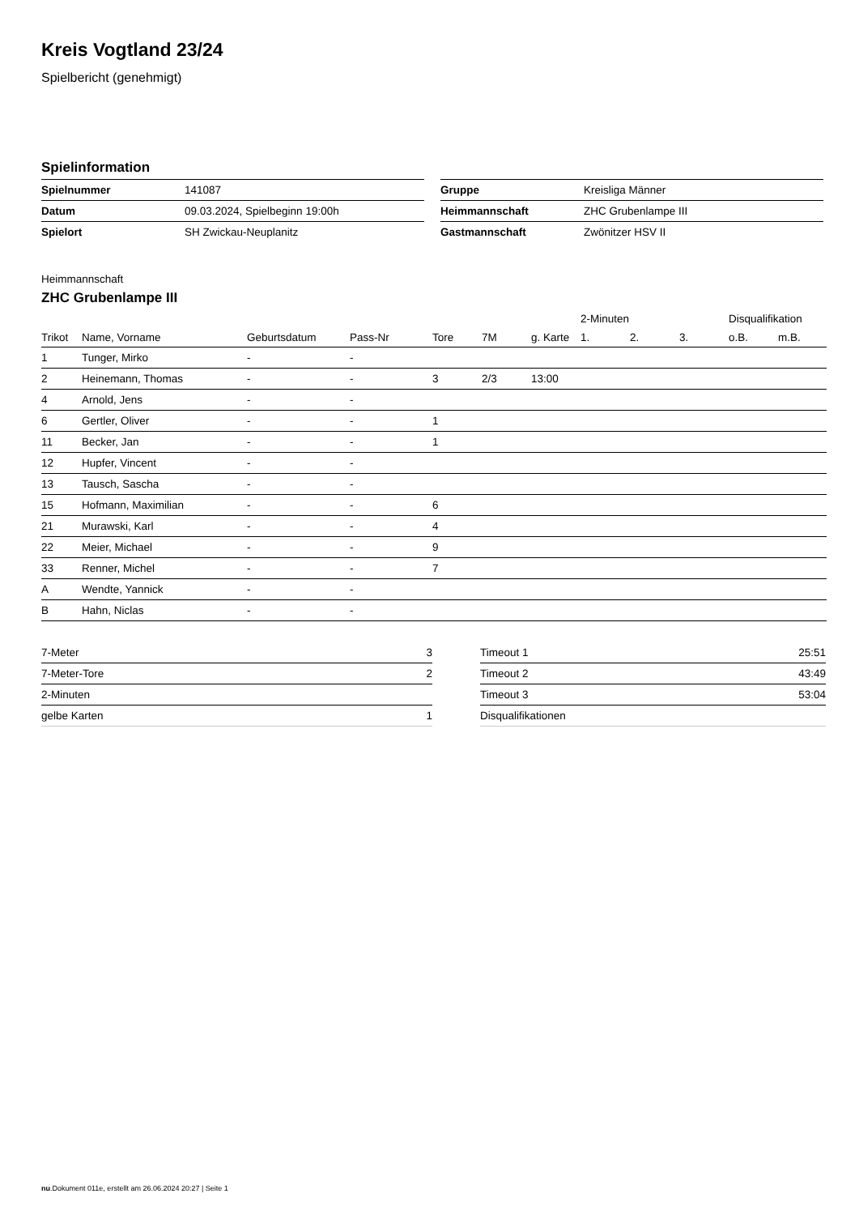Kreis Vogtland 23/24
Spielbericht (genehmigt)
Spielinformation
| Spielnummer | 141087 |
| Datum | 09.03.2024, Spielbeginn 19:00h |
| Spielort | SH Zwickau-Neuplanitz |
| Gruppe | Kreisliga Männer |
| Heimmannschaft | ZHC Grubenlampe III |
| Gastmannschaft | Zwönitzer HSV II |
Heimmannschaft
ZHC Grubenlampe III
| | | | | | | | 2-Minuten | | | Disqualifikation | |
| --- | --- | --- | --- | --- | --- | --- | --- | --- | --- | --- | --- |
| Trikot | Name, Vorname | Geburtsdatum | Pass-Nr | Tore | 7M | g. Karte | 1. | 2. | 3. | o.B. | m.B. |
| 1 | Tunger, Mirko | - | - | | | | | | | | |
| 2 | Heinemann, Thomas | - | - | 3 | 2/3 | 13:00 | | | | | |
| 4 | Arnold, Jens | - | - | | | | | | | | |
| 6 | Gertler, Oliver | - | - | 1 | | | | | | | |
| 11 | Becker, Jan | - | - | 1 | | | | | | | |
| 12 | Hupfer, Vincent | - | - | | | | | | | | |
| 13 | Tausch, Sascha | - | - | | | | | | | | |
| 15 | Hofmann, Maximilian | - | - | 6 | | | | | | | |
| 21 | Murawski, Karl | - | - | 4 | | | | | | | |
| 22 | Meier, Michael | - | - | 9 | | | | | | | |
| 33 | Renner, Michel | - | - | 7 | | | | | | | |
| A | Wendte, Yannick | - | - | | | | | | | | |
| B | Hahn, Niclas | - | - | | | | | | | | |
| 7-Meter | 3 |
| 7-Meter-Tore | 2 |
| 2-Minuten | |
| gelbe Karten | 1 |
| Timeout 1 | 25:51 |
| Timeout 2 | 43:49 |
| Timeout 3 | 53:04 |
| Disqualifikationen | |
nu.Dokument 011e, erstellt am 26.06.2024 20:27 | Seite 1